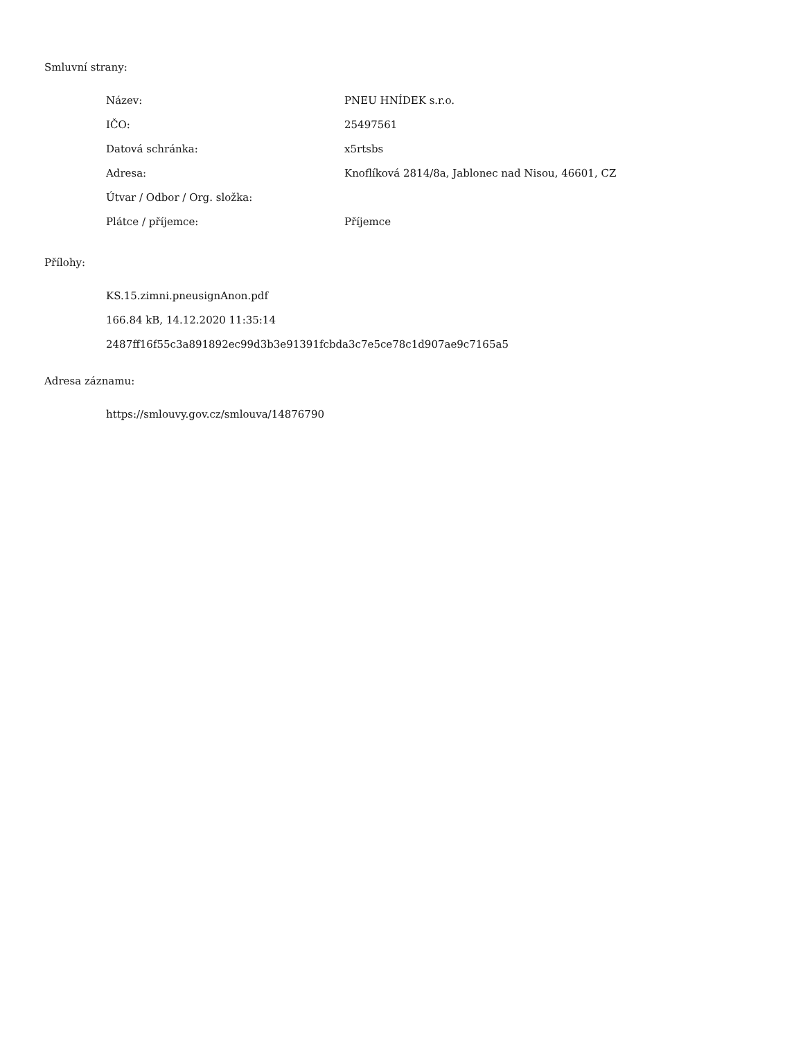Smluvní strany:
| Název: | PNEU HNÍDEK s.r.o. |
| IČO: | 25497561 |
| Datová schránka: | x5rtsbs |
| Adresa: | Knoflíková 2814/8a, Jablonec nad Nisou, 46601, CZ |
| Útvar / Odbor / Org. složka: | |
| Plátce / příjemce: | Příjemce |
Přílohy:
KS.15.zimni.pneusignAnon.pdf
166.84 kB, 14.12.2020 11:35:14
2487ff16f55c3a891892ec99d3b3e91391fcbda3c7e5ce78c1d907ae9c7165a5
Adresa záznamu:
https://smlouvy.gov.cz/smlouva/14876790